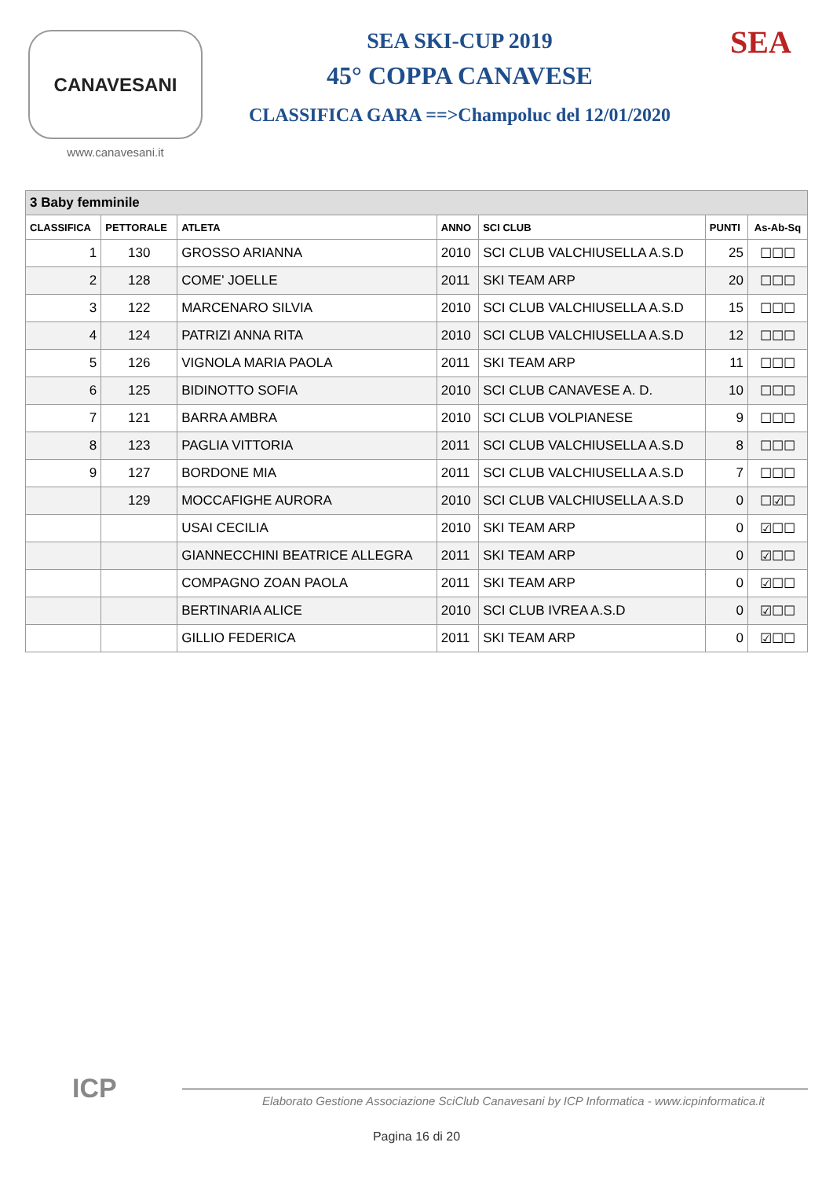CANAVESANI
www.canavesani.it
SEA SKI-CUP 2019
45° COPPA CANAVESE
CLASSIFICA GARA ==>Champoluc del 12/01/2020
SEA
| 3 Baby femminile | | | | | | |
| CLASSIFICA | PETTORALE | ATLETA | ANNO | SCI CLUB | PUNTI | As-Ab-Sq |
| 1 | 130 | GROSSO ARIANNA | 2010 | SCI CLUB VALCHIUSELLA A.S.D | 25 | ☐☐☐ |
| 2 | 128 | COME' JOELLE | 2011 | SKI TEAM ARP | 20 | ☐☐☐ |
| 3 | 122 | MARCENARO SILVIA | 2010 | SCI CLUB VALCHIUSELLA A.S.D | 15 | ☐☐☐ |
| 4 | 124 | PATRIZI ANNA RITA | 2010 | SCI CLUB VALCHIUSELLA A.S.D | 12 | ☐☐☐ |
| 5 | 126 | VIGNOLA MARIA PAOLA | 2011 | SKI TEAM ARP | 11 | ☐☐☐ |
| 6 | 125 | BIDINOTTO SOFIA | 2010 | SCI CLUB CANAVESE A. D. | 10 | ☐☐☐ |
| 7 | 121 | BARRA AMBRA | 2010 | SCI CLUB VOLPIANESE | 9 | ☐☐☐ |
| 8 | 123 | PAGLIA VITTORIA | 2011 | SCI CLUB VALCHIUSELLA A.S.D | 8 | ☐☐☐ |
| 9 | 127 | BORDONE MIA | 2011 | SCI CLUB VALCHIUSELLA A.S.D | 7 | ☐☐☐ |
| | 129 | MOCCAFIGHE AURORA | 2010 | SCI CLUB VALCHIUSELLA A.S.D | 0 | ☐☑☐ |
| | | USAI CECILIA | 2010 | SKI TEAM ARP | 0 | ☑☐☐ |
| | | GIANNECCHINI BEATRICE ALLEGRA | 2011 | SKI TEAM ARP | 0 | ☑☐☐ |
| | | COMPAGNO ZOAN PAOLA | 2011 | SKI TEAM ARP | 0 | ☑☐☐ |
| | | BERTINARIA ALICE | 2010 | SCI CLUB IVREA A.S.D | 0 | ☑☐☐ |
| | | GILLIO FEDERICA | 2011 | SKI TEAM ARP | 0 | ☑☐☐ |
ICP
Elaborato Gestione Associazione SciClub Canavesani by ICP Informatica - www.icpinformatica.it
Pagina 16 di 20